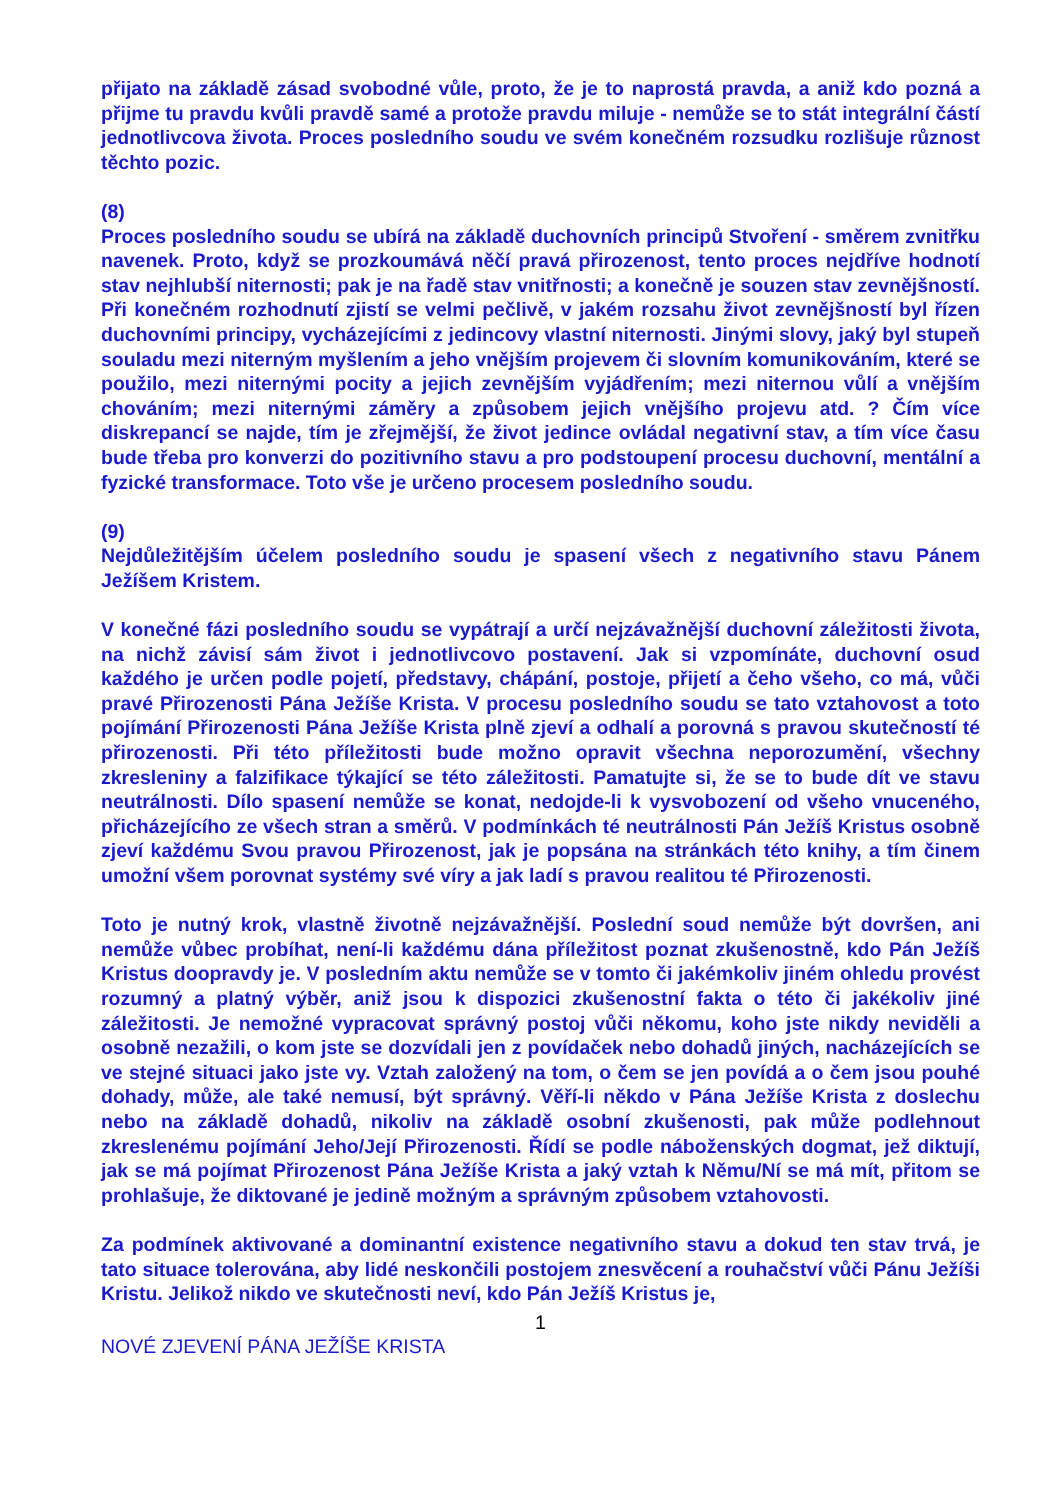přijato na základě zásad svobodné vůle, proto, že je to naprostá pravda, a aniž kdo pozná a přijme tu pravdu kvůli pravdě samé a protože pravdu miluje - nemůže se to stát integrální částí jednotlivcova života. Proces posledního soudu ve svém konečném rozsudku rozlišuje různost těchto pozic.
(8)
Proces posledního soudu se ubírá na základě duchovních principů Stvoření - směrem zvnitřku navenek. Proto, když se prozkoumává něčí pravá přirozenost, tento proces nejdříve hodnotí stav nejhlubší niternosti; pak je na řadě stav vnitřnosti; a konečně je souzen stav zevnějšností. Při konečném rozhodnutí zjistí se velmi pečlivě, v jakém rozsahu život zevnějšností byl řízen duchovními principy, vycházejícími z jedincovy vlastní niternosti. Jinými slovy, jaký byl stupeň souladu mezi niterným myšlením a jeho vnějším projevem či slovním komunikováním, které se použilo, mezi niternými pocity a jejich zevnějším vyjádřením; mezi niternou vůlí a vnějším chováním; mezi niternými záměry a způsobem jejich vnějšího projevu atd. ? Čím více diskrepancí se najde, tím je zřejmější, že život jedince ovládal negativní stav, a tím více času bude třeba pro konverzi do pozitivního stavu a pro podstoupení procesu duchovní, mentální a fyzické transformace. Toto vše je určeno procesem posledního soudu.
(9)
Nejdůležitějším účelem posledního soudu je spasení všech z negativního stavu Pánem Ježíšem Kristem.
V konečné fázi posledního soudu se vypátrají a určí nejzávažnější duchovní záležitosti života, na nichž závisí sám život i jednotlivcovo postavení. Jak si vzpomínáte, duchovní osud každého je určen podle pojetí, představy, chápání, postoje, přijetí a čeho všeho, co má, vůči pravé Přirozenosti Pána Ježíše Krista. V procesu posledního soudu se tato vztahovost a toto pojímání Přirozenosti Pána Ježíše Krista plně zjeví a odhalí a porovná s pravou skutečností té přirozenosti. Při této příležitosti bude možno opravit všechna neporozumění, všechny zkresleniny a falzifikace týkající se této záležitosti. Pamatujte si, že se to bude dít ve stavu neutrálnosti. Dílo spasení nemůže se konat, nedojde-li k vysvobození od všeho vnuceného, přicházejícího ze všech stran a směrů. V podmínkách té neutrálnosti Pán Ježíš Kristus osobně zjeví každému Svou pravou Přirozenost, jak je popsána na stránkách této knihy, a tím činem umožní všem porovnat systémy své víry a jak ladí s pravou realitou té Přirozenosti.
Toto je nutný krok, vlastně životně nejzávažnější. Poslední soud nemůže být dovršen, ani nemůže vůbec probíhat, není-li každému dána příležitost poznat zkušenostně, kdo Pán Ježíš Kristus doopravdy je. V posledním aktu nemůže se v tomto či jakémkoliv jiném ohledu provést rozumný a platný výběr, aniž jsou k dispozici zkušenostní fakta o této či jakékoliv jiné záležitosti. Je nemožné vypracovat správný postoj vůči někomu, koho jste nikdy neviděli a osobně nezažili, o kom jste se dozvídali jen z povídaček nebo dohadů jiných, nacházejících se ve stejné situaci jako jste vy. Vztah založený na tom, o čem se jen povídá a o čem jsou pouhé dohady, může, ale také nemusí, být správný. Věří-li někdo v Pána Ježíše Krista z doslechu nebo na základě dohadů, nikoliv na základě osobní zkušenosti, pak může podlehnout zkreslenému pojímání Jeho/Její Přirozenosti. Řídí se podle náboženských dogmat, jež diktují, jak se má pojímat Přirozenost Pána Ježíše Krista a jaký vztah k Němu/Ní se má mít, přitom se prohlašuje, že diktované je jedině možným a správným způsobem vztahovosti.
Za podmínek aktivované a dominantní existence negativního stavu a dokud ten stav trvá, je tato situace tolerována, aby lidé neskončili postojem znesvěcení a rouhačství vůči Pánu Ježíši Kristu. Jelikož nikdo ve skutečnosti neví, kdo Pán Ježíš Kristus je,
1
NOVÉ ZJEVENÍ PÁNA JEŽÍŠE KRISTA